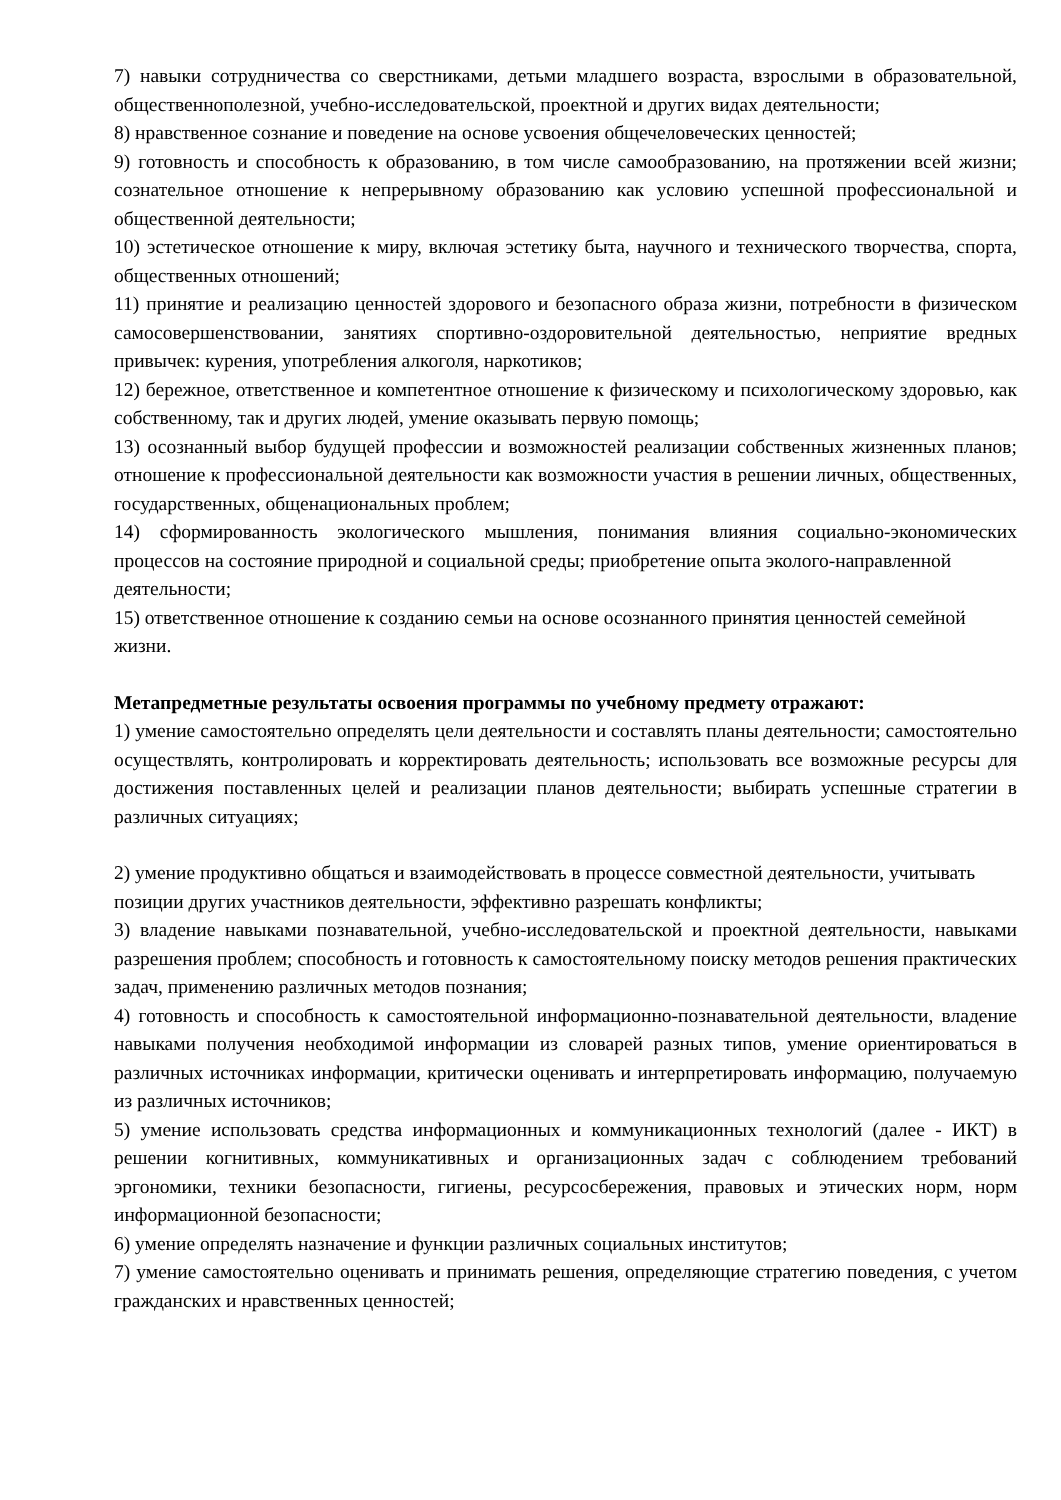7) навыки сотрудничества со сверстниками, детьми младшего возраста, взрослыми в образовательной, общественнополезной, учебно-исследовательской, проектной и других видах деятельности;
8) нравственное сознание и поведение на основе усвоения общечеловеческих ценностей;
9) готовность и способность к образованию, в том числе самообразованию, на протяжении всей жизни; сознательное отношение к непрерывному образованию как условию успешной профессиональной и общественной деятельности;
10) эстетическое отношение к миру, включая эстетику быта, научного и технического творчества, спорта, общественных отношений;
11) принятие и реализацию ценностей здорового и безопасного образа жизни, потребности в физическом самосовершенствовании, занятиях спортивно-оздоровительной деятельностью, неприятие вредных привычек: курения, употребления алкоголя, наркотиков;
12) бережное, ответственное и компетентное отношение к физическому и психологическому здоровью, как собственному, так и других людей, умение оказывать первую помощь;
13) осознанный выбор будущей профессии и возможностей реализации собственных жизненных планов; отношение к профессиональной деятельности как возможности участия в решении личных, общественных, государственных, общенациональных проблем;
14) сформированность экологического мышления, понимания влияния социально-экономических процессов на состояние природной и социальной среды; приобретение опыта эколого-направленной
деятельности;
15) ответственное отношение к созданию семьи на основе осознанного принятия ценностей семейной
жизни.
Метапредметные результаты освоения программы по учебному предмету отражают:
1) умение самостоятельно определять цели деятельности и составлять планы деятельности; самостоятельно осуществлять, контролировать и корректировать деятельность; использовать все возможные ресурсы для достижения поставленных целей и реализации планов деятельности; выбирать успешные стратегии в различных ситуациях;
2) умение продуктивно общаться и взаимодействовать в процессе совместной деятельности, учитывать
позиции других участников деятельности, эффективно разрешать конфликты;
3) владение навыками познавательной, учебно-исследовательской и проектной деятельности, навыками разрешения проблем; способность и готовность к самостоятельному поиску методов решения практических задач, применению различных методов познания;
4) готовность и способность к самостоятельной информационно-познавательной деятельности, владение навыками получения необходимой информации из словарей разных типов, умение ориентироваться в различных источниках информации, критически оценивать и интерпретировать информацию, получаемую из различных источников;
5) умение использовать средства информационных и коммуникационных технологий (далее - ИКТ) в решении когнитивных, коммуникативных и организационных задач с соблюдением требований эргономики, техники безопасности, гигиены, ресурсосбережения, правовых и этических норм, норм информационной безопасности;
6) умение определять назначение и функции различных социальных институтов;
7) умение самостоятельно оценивать и принимать решения, определяющие стратегию поведения, с учетом гражданских и нравственных ценностей;